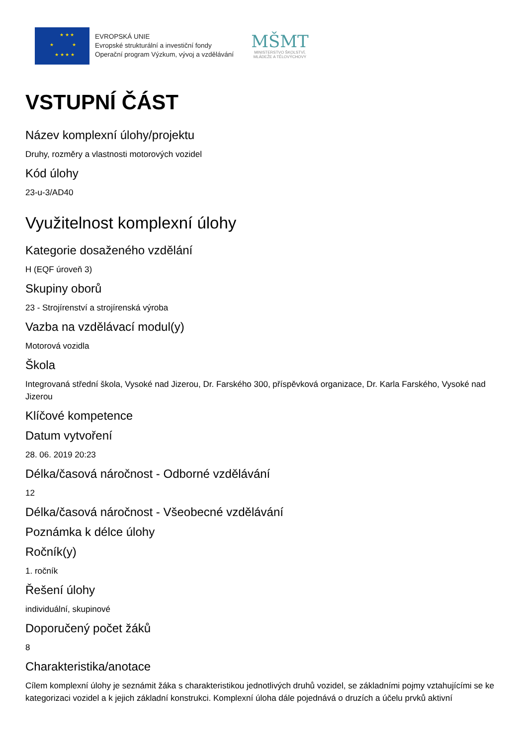★ ★ ★
★ ★
★ ★ ★ ★
EVROPSKÁ UNIE
Evropské strukturální a investiční fondy
Operační program Výzkum, vývoj a vzdělávání
MŠMT
MINISTERSTVO ŠKOLSTVÍ,
MLÁDEŽE A TĚLOVÝCHOVY
VSTUPNÍ ČÁST
Název komplexní úlohy/projektu
Druhy, rozměry a vlastnosti motorových vozidel
Kód úlohy
23-u-3/AD40
Využitelnost komplexní úlohy
Kategorie dosaženého vzdělání
H (EQF úroveň 3)
Skupiny oborů
23 - Strojírenství a strojírenská výroba
Vazba na vzdělávací modul(y)
Motorová vozidla
Škola
Integrovaná střední škola, Vysoké nad Jizerou, Dr. Farského 300, příspěvková organizace, Dr. Karla Farského, Vysoké nad Jizerou
Klíčové kompetence
Datum vytvoření
28. 06. 2019 20:23
Délka/časová náročnost - Odborné vzdělávání
12
Délka/časová náročnost - Všeobecné vzdělávání
Poznámka k délce úlohy
Ročník(y)
1. ročník
Řešení úlohy
individuální, skupinové
Doporučený počet žáků
8
Charakteristika/anotace
Cílem komplexní úlohy je seznámit žáka s charakteristikou jednotlivých druhů vozidel, se základními pojmy vztahujícími se ke kategorizaci vozidel a k jejich základní konstrukci. Komplexní úloha dále pojednává o druzích a účelu prvků aktivní